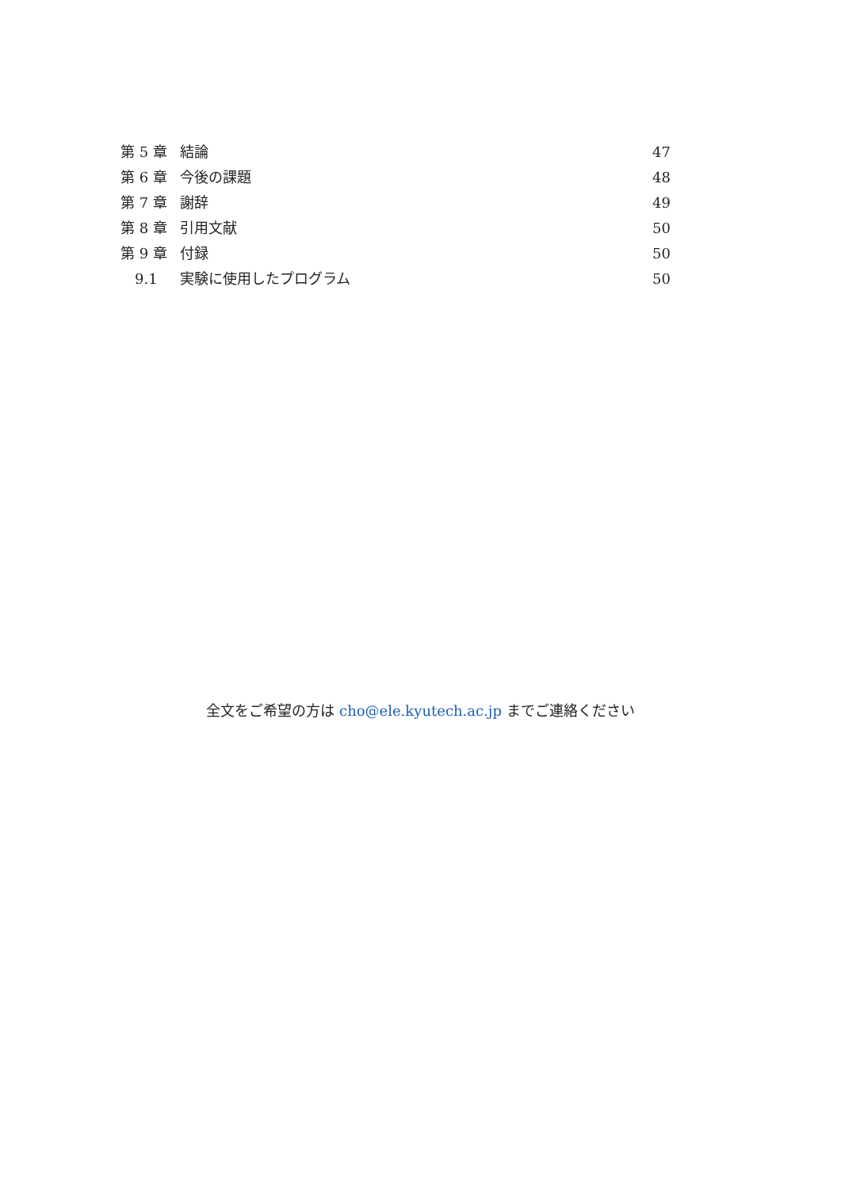第 5 章 結論 47
第 6 章 今後の課題 48
第 7 章 謝辞 49
第 8 章 引用文献 50
第 9 章 付録 50
9.1 実験に使用したプログラム 50
全文をご希望の方は cho@ele.kyutech.ac.jp までご連絡ください